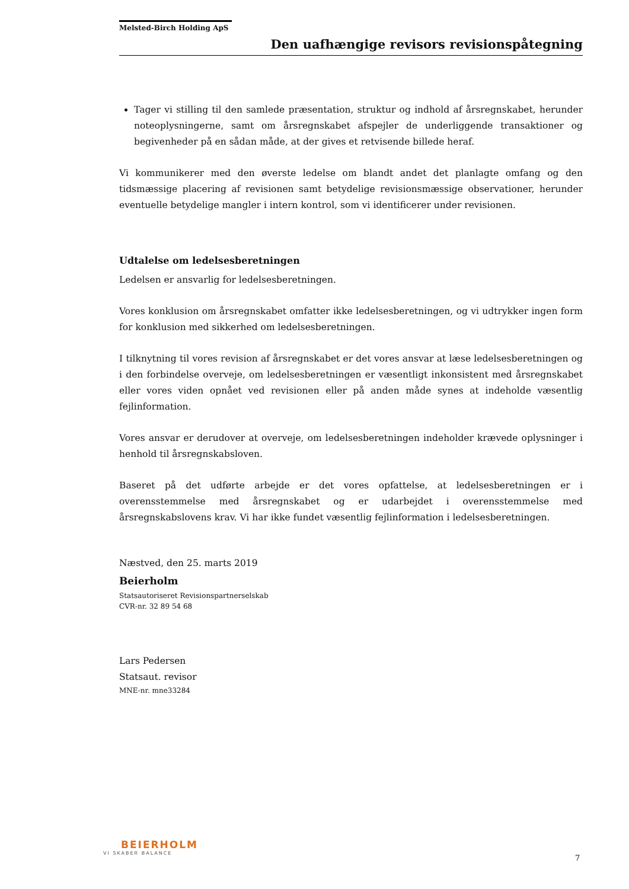Melsted-Birch Holding ApS
Den uafhængige revisors revisionspåtegning
Tager vi stilling til den samlede præsentation, struktur og indhold af årsregnskabet, herunder noteoplysningerne, samt om årsregnskabet afspejler de underliggende transaktioner og begivenheder på en sådan måde, at der gives et retvisende billede heraf.
Vi kommunikerer med den øverste ledelse om blandt andet det planlagte omfang og den tidsmæssige placering af revisionen samt betydelige revisionsmæssige observationer, herunder eventuelle betydelige mangler i intern kontrol, som vi identificerer under revisionen.
Udtalelse om ledelsesberetningen
Ledelsen er ansvarlig for ledelsesberetningen.
Vores konklusion om årsregnskabet omfatter ikke ledelsesberetningen, og vi udtrykker ingen form for konklusion med sikkerhed om ledelsesberetningen.
I tilknytning til vores revision af årsregnskabet er det vores ansvar at læse ledelsesberetningen og i den forbindelse overveje, om ledelsesberetningen er væsentligt inkonsistent med årsregnskabet eller vores viden opnået ved revisionen eller på anden måde synes at indeholde væsentlig fejlinformation.
Vores ansvar er derudover at overveje, om ledelsesberetningen indeholder krævede oplysninger i henhold til årsregnskabsloven.
Baseret på det udførte arbejde er det vores opfattelse, at ledelsesberetningen er i overensstemmelse med årsregnskabet og er udarbejdet i overensstemmelse med årsregnskabslovens krav. Vi har ikke fundet væsentlig fejlinformation i ledelsesberetningen.
Næstved, den 25. marts 2019
Beierholm
Statsautoriseret Revisionspartnerselskab
CVR-nr. 32 89 54 68
Lars Pedersen
Statsaut. revisor
MNE-nr. mne33284
BEIERHOLM
VI SKABER BALANCE
7